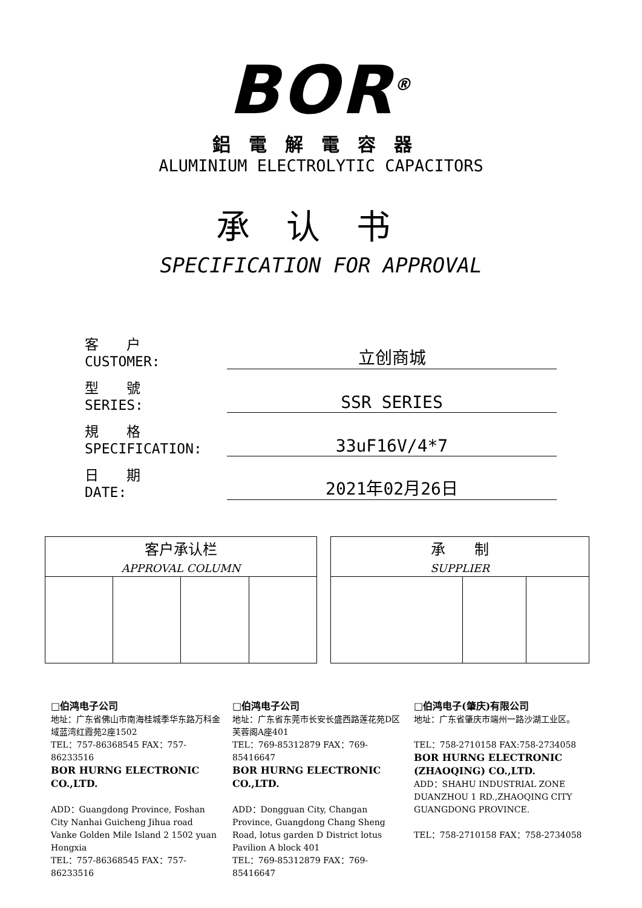BOR<sup>®</sup>
鋁電解電容器
ALUMINIUM ELECTROLYTIC CAPACITORS
承认书
SPECIFICATION FOR APPROVAL
客　　户
CUSTOMER: 立创商城
型　　號
SERIES: SSR SERIES
規　　格
SPECIFICATION: 33uF16V/4*7
日　　期
DATE: 2021年02月26日
| 客户承认栏 APPROVAL COLUMN | | | |
| 承 制 SUPPLIER | | |
□伯鸿电子公司
地址：广东省佛山市南海桂城季华东路万科金域蓝湾红霞苑2座1502
TEL：757-86368545 FAX：757-86233516
BOR HURNG ELECTRONIC CO.,LTD.
ADD：Guangdong Province, Foshan City Nanhai Guicheng Jihua road Vanke Golden Mile Island 2 1502 yuan Hongxia
TEL：757-86368545 FAX：757-86233516
□伯鸿电子公司
地址：广东省东莞市长安长盛西路莲花苑D区芙蓉阁A座401
TEL：769-85312879 FAX：769-85416647
BOR HURNG ELECTRONIC CO.,LTD.
ADD：Dongguan City, Changan Province, Guangdong Chang Sheng Road, lotus garden D District lotus Pavilion A block 401
TEL：769-85312879 FAX：769-85416647
□伯鸿电子(肇庆)有限公司
地址：广东省肇庆市端州一路沙湖工业区。
TEL：758-2710158 FAX:758-2734058
BOR HURNG ELECTRONIC (ZHAOQING) CO.,LTD.
ADD：SHAHU INDUSTRIAL ZONE DUANZHOU 1 RD.,ZHAOQING CITY GUANGDONG PROVINCE.
TEL：758-2710158 FAX：758-2734058